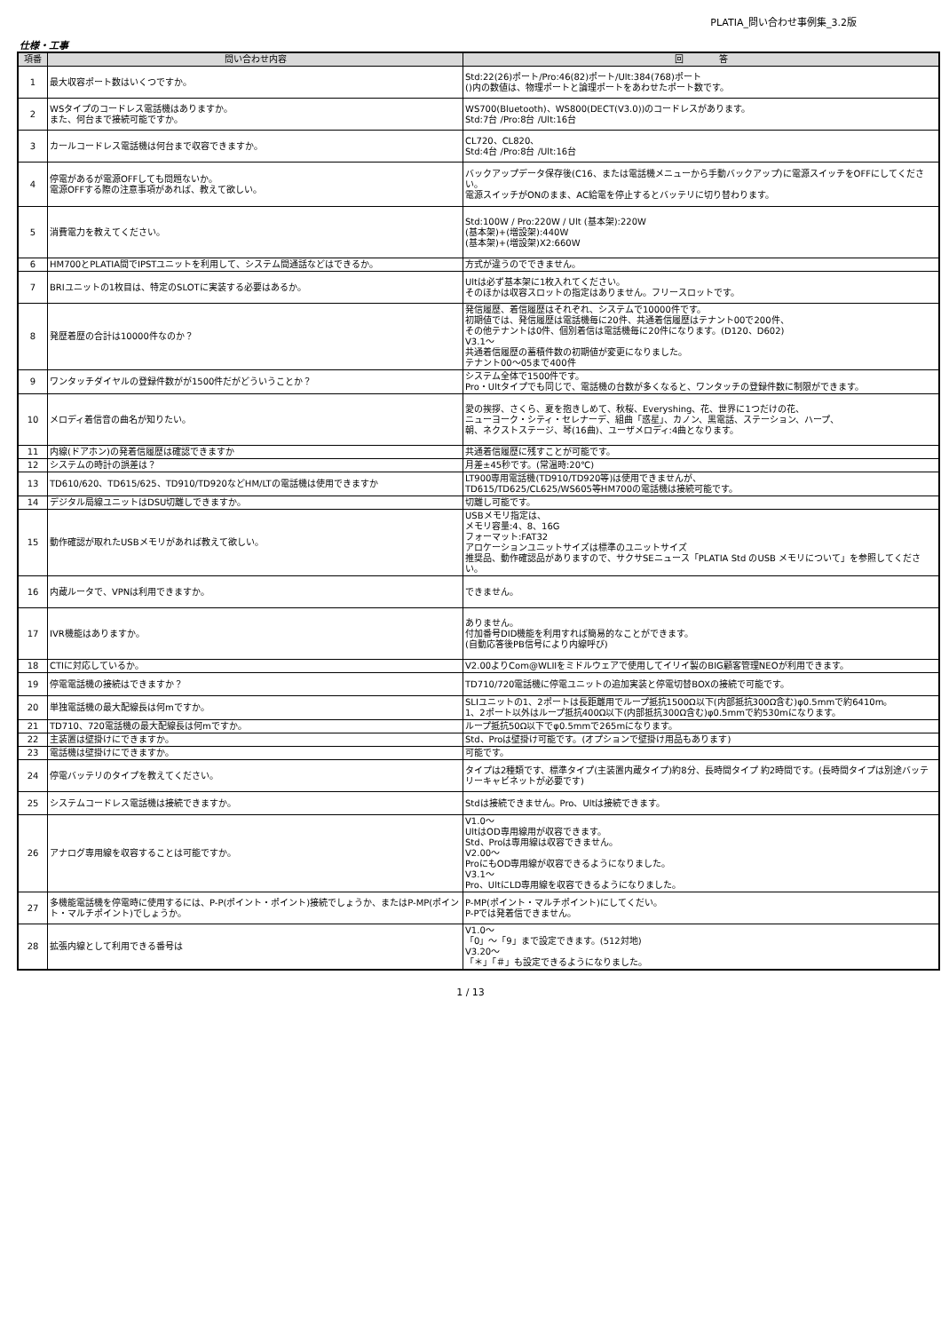PLATIA_問い合わせ事例集_3.2版
仕様・工事
| 項番 | 問い合わせ内容 | 回 答 |
| --- | --- | --- |
| 1 | 最大収容ポート数はいくつですか。 | Std:22(26)ポート/Pro:46(82)ポート/Ult:384(768)ポート ()内の数値は、物理ポートと論理ポートをあわせたポート数です。 |
| 2 | WSタイプのコードレス電話機はありますか。 また、何台まで接続可能ですか。 | WS700(Bluetooth)、WS800(DECT(V3.0))のコードレスがあります。 Std:7台 /Pro:8台 /Ult:16台 |
| 3 | カールコードレス電話機は何台まで収容できますか。 | CL720、CL820、 Std:4台 /Pro:8台 /Ult:16台 |
| 4 | 停電があるが電源OFFしても問題ないか。 電源OFFする際の注意事項があれば、教えて欲しい。 | バックアップデータ保存後(C16、または電話機メニューから手動バックアップ)に電源スイッチをOFFにしてください。 電源スイッチがONのまま、AC給電を停止するとバッテリに切り替わります。 |
| 5 | 消費電力を教えてください。 | Std:100W / Pro:220W / Ult (基本架):220W (基本架)+(増設架):440W (基本架)+(増設架)X2:660W |
| 6 | HM700とPLATIA間でIPSTユニットを利用して、システム間通話などはできるか。 | 方式が違うのでできません。 |
| 7 | BRIユニットの1枚目は、特定のSLOTに実装する必要はあるか。 | Ultは必ず基本架に1枚入れてください。 そのほかは収容スロットの指定はありません。フリースロットです。 |
| 8 | 発歴着歴の合計は10000件なのか？ | 発信履歴、着信履歴はそれぞれ、システムで10000件です。 初期値では、発信履歴は電話機毎に20件、共通着信履歴はテナント00で200件、 その他テナントは0件、個別着信は電話機毎に20件になります。(D120、D602) V3.1～ 共通着信履歴の蓄積件数の初期値が変更になりました。 テナント00～05まで400件 |
| 9 | ワンタッチダイヤルの登録件数がが1500件だがどういうことか？ | システム全体で1500件です。 Pro・Ultタイプでも同じで、電話機の台数が多くなると、ワンタッチの登録件数に制限ができます。 |
| 10 | メロディ着信音の曲名が知りたい。 | 愛の挨拶、さくら、夏を抱きしめて、秋桜、Everyshing、花、世界に1つだけの花、 ニューヨーク・シティ・セレナーデ、組曲「惑星」、カノン、黒電話、ステーション、ハープ、 朝、ネクストステージ、琴(16曲)、ユーザメロディ:4曲となります。 |
| 11 | 内線(ドアホン)の発着信履歴は確認できますか | 共通着信履歴に残すことが可能です。 |
| 12 | システムの時計の誤差は？ | 月差±45秒です。(常温時:20℃) |
| 13 | TD610/620、TD615/625、TD910/TD920などHM/LTの電話機は使用できますか | LT900専用電話機(TD910/TD920等)は使用できませんが、 TD615/TD625/CL625/WS605等HM700の電話機は接続可能です。 |
| 14 | デジタル局線ユニットはDSU切離しできますか。 | 切離し可能です。 |
| 15 | 動作確認が取れたUSBメモリがあれば教えて欲しい。 | USBメモリ指定は、 メモリ容量:4、8、16G フォーマット:FAT32 アロケーションユニットサイズは標準のユニットサイズ 推奨品、動作確認品がありますので、サクサSEニュース「PLATIA Std のUSB メモリについて」を参照してください。 |
| 16 | 内蔵ルータで、VPNは利用できますか。 | できません。 |
| 17 | IVR機能はありますか。 | ありません。 付加番号DID機能を利用すれば簡易的なことができます。 (自動応答後PB信号により内線呼び) |
| 18 | CTIに対応しているか。 | V2.00よりCom@WLIIをミドルウェアで使用してイリイ製のBIG顧客管理NEOが利用できます。 |
| 19 | 停電電話機の接続はできますか？ | TD710/720電話機に停電ユニットの追加実装と停電切替BOXの接続で可能です。 |
| 20 | 単独電話機の最大配線長は何mですか。 | SLIユニットの1、2ポートは長距離用でループ抵抗1500Ω以下(内部抵抗300Ω含む)φ0.5mmで約6410m。 1、2ポート以外はループ抵抗400Ω以下(内部抵抗300Ω含む)φ0.5mmで約530mになります。 |
| 21 | TD710、720電話機の最大配線長は何mですか。 | ループ抵抗50Ω以下でφ0.5mmで265mになります。 |
| 22 | 主装置は壁掛けにできますか。 | Std、Proは壁掛け可能です。(オプションで壁掛け用品もあります) |
| 23 | 電話機は壁掛けにできますか。 | 可能です。 |
| 24 | 停電バッテリのタイプを教えてください。 | タイプは2種類です、標準タイプ(主装置内蔵タイプ)約8分、長時間タイプ 約2時間です。(長時間タイプは別途バッテリーキャビネットが必要です) |
| 25 | システムコードレス電話機は接続できますか。 | Stdは接続できません。Pro、Ultは接続できます。 |
| 26 | アナログ専用線を収容することは可能ですか。 | V1.0～ UltはOD専用線用が収容できます。 Std、Proは専用線は収容できません。 V2.00～ ProにもOD専用線が収容できるようになりました。 V3.1～ Pro、UltにLD専用線を収容できるようになりました。 |
| 27 | 多機能電話機を停電時に使用するには、P-P(ポイント・ポイント)接続でしょうか、またはP-MP(ポイント・マルチポイント)でしょうか。 | P-MP(ポイント・マルチポイント)にしてくだい。 P-Pでは発着信できません。 |
| 28 | 拡張内線として利用できる番号は | V1.0～ 「0」～「9」まで設定できます。(512対地) V3.20～ 「＊」「＃」も設定できるようになりました。 |
1 / 13